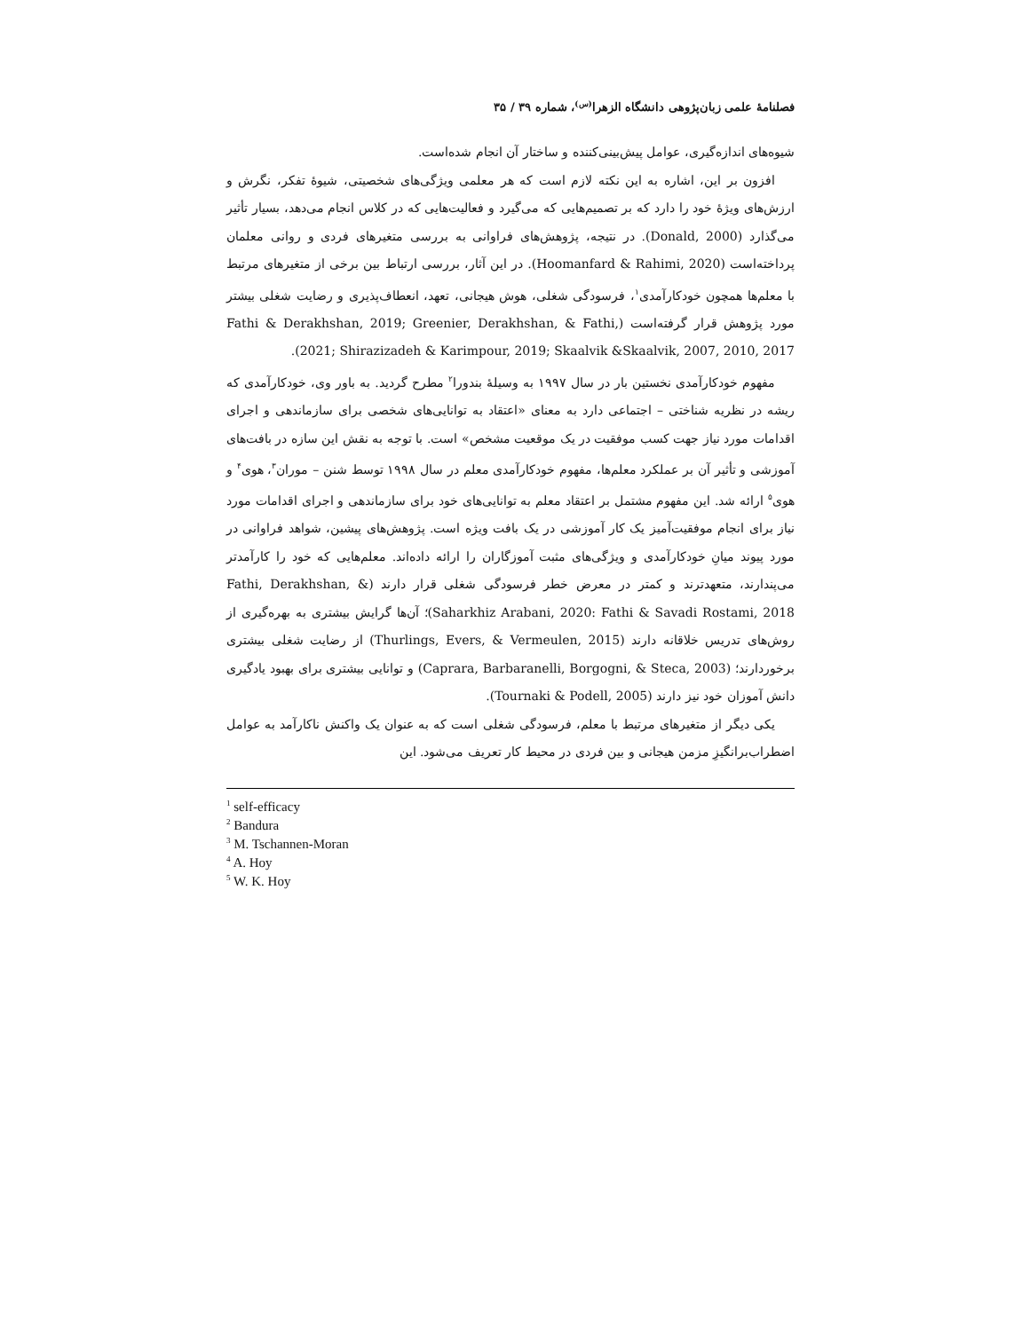فصلنامهٔ علمی زبان‌پژوهی دانشگاه الزهرا<sup>(س)</sup>، شماره ۳۹ / ۳۵
شیوه‌های اندازه‌گیری، عوامل پیش‌بینی‌کننده و ساختار آن انجام شده‌است.
افزون بر این، اشاره به این نکته لازم است که هر معلمی ویژگی‌های شخصیتی، شیوهٔ تفکر، نگرش و ارزش‌های ویژهٔ خود را دارد که بر تصمیم‌هایی که می‌گیرد و فعالیت‌هایی که در کلاس انجام می‌دهد، بسیار تأثیر می‌گذارد (Donald, 2000). در نتیجه، پژوهش‌های فراوانی به بررسی متغیرهای فردی و روانی معلمان پرداخته‌است (Hoomanfard & Rahimi, 2020). در این آثار، بررسی ارتباط بین برخی از متغیرهای مرتبط با معلم‌ها همچون خودکارآمدی<sup>۱</sup>، فرسودگی شغلی، هوش هیجانی، تعهد، انعطاف‌پذیری و رضایت شغلی بیشتر مورد پژوهش قرار گرفته‌است (Fathi & Derakhshan, 2019; Greenier, Derakhshan, & Fathi, 2021; Shirazizadeh & Karimpour, 2019; Skaalvik &Skaalvik, 2007, 2010, 2017).
مفهوم خودکارآمدی نخستین بار در سال ۱۹۹۷ به وسیلهٔ بندورا<sup>۲</sup> مطرح گردید. به باور وی، خودکارآمدی که ریشه در نظریه شناختی – اجتماعی دارد به معنای «اعتقاد به توانایی‌های شخصی برای سازماندهی و اجرای اقدامات مورد نیاز جهت کسب موفقیت در یک موقعیت مشخص» است. با توجه به نقش این سازه در بافت‌های آموزشی و تأثیر آن بر عملکرد معلم‌ها، مفهوم خودکارآمدی معلم در سال ۱۹۹۸ توسط شنن – موران<sup>۳</sup>، هوی<sup>۴</sup> و هوی<sup>۵</sup> ارائه شد. این مفهوم مشتمل بر اعتقاد معلم به توانایی‌های خود برای سازماندهی و اجرای اقدامات مورد نیاز برای انجام موفقیت‌آمیز یک کار آموزشی در یک بافت ویژه است. پژوهش‌های پیشین، شواهد فراوانی در مورد پیوند میانِ خودکارآمدی و ویژگی‌های مثبت آموزگاران را ارائه داده‌اند. معلم‌هایی که خود را کارآمدتر می‌پندارند، متعهدترند و کمتر در معرض خطر فرسودگی شغلی قرار دارند (Fathi, Derakhshan, & Saharkhiz Arabani, 2020: Fathi & Savadi Rostami, 2018)؛ آن‌ها گرایش بیشتری به بهره‌گیری از روش‌های تدریس خلاقانه دارند (Thurlings, Evers, & Vermeulen, 2015) از رضایت شغلی بیشتری برخوردارند؛ (Caprara, Barbaranelli, Borgogni, & Steca, 2003) و توانایی بیشتری برای بهبود یادگیری دانش آموزان خود نیز دارند (Tournaki & Podell, 2005).
یکی دیگر از متغیرهای مرتبط با معلم، فرسودگی شغلی است که به عنوان یک واکنش ناکارآمد به عوامل اضطراب‌برانگیزِ مزمن هیجانی و بین فردی در محیط کار تعریف می‌شود. این
<sup>1</sup> self-efficacy
<sup>2</sup> Bandura
<sup>3</sup> M. Tschannen-Moran
<sup>4</sup> A. Hoy
<sup>5</sup> W. K. Hoy